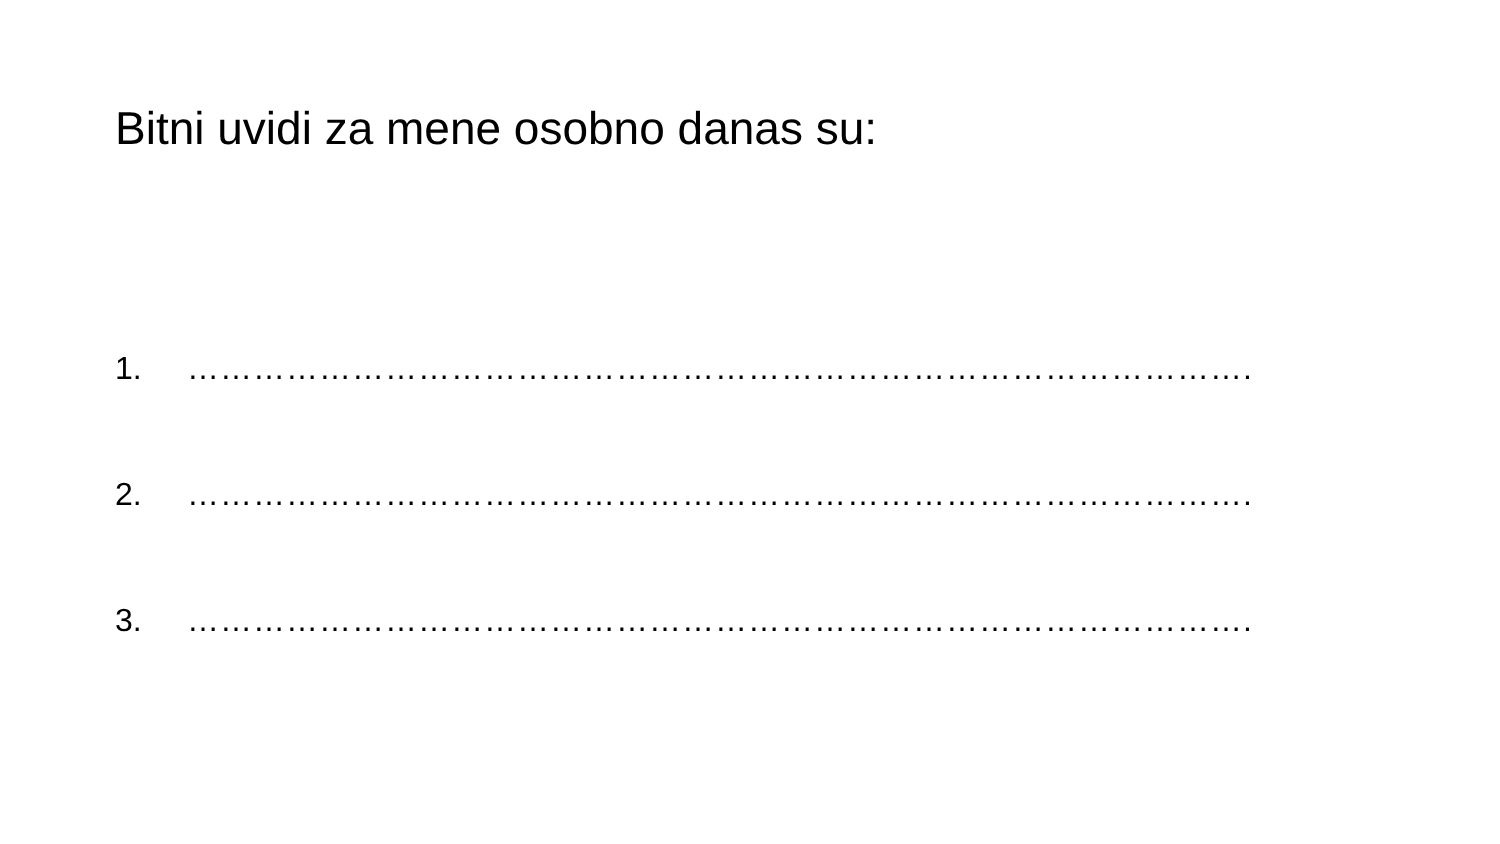Bitni uvidi za mene osobno danas su:
1. …………………………………………………………………………………….
2. …………………………………………………………………………………….
3. …………………………………………………………………………………….